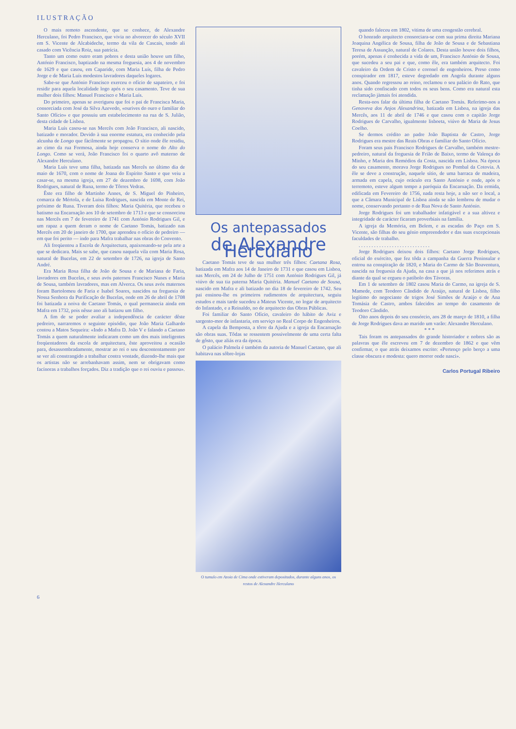ILUSTRAÇÃO
O mais remoto ascendente, que se conhece, de Alexandre Herculano, foi Pedro Francisco, que vivia no alvorecer do século XVII em S. Vicente de Alcabideche, termo da vila de Cascais, tendo ali casado com Vicência Roiz, sua patrícia.
Tanto um como outro eram pobres e desta união houve um filho, António Francisco, baptizado na mesma freguesia, aos 4 de novembro de 1629 e que casou, em Caparide, com Maria Luís, filha de Pedro Jorge e de Maria Luís modestos lavradores daqueles logares.
Sabe-se que António Francisco exerceu o ofício de sapateiro, e foi residir para aquela localidade logo após o seu casamento. Teve de sua mulher dois filhos: Manuel Francisco e Maria Luís.
Do primeiro, apenas se averiguou que foi o pai de Francisca Maria, consorciada com José da Silva Azevedo, «ourives do ouro e familiar do Santo Ofício» e que possuiu um estabelecimento na rua de S. Julião, desta cidade de Lisboa.
Maria Luís casou-se nas Mercês com João Francisco, ali nascido, batizado e morador. Devido à sua enorme estatura, era conhecido pela alcunha de Longo que fàcilmente se propagou. O sítio onde êle residiu, ao cimo da rua Formosa, ainda hoje conserva o nome do Alto do Longo. Como se verá, João Francisco foi o quarto avô materno de Alexandre Herculano.
Maria Luís teve uma filha, batizada nas Mercês no último dia de maio de 1670, com o nome de Joana do Espírito Santo e que veiu a casar-se, na mesma igreja, em 27 de dezembro de 1698, com João Rodrigues, natural de Runa, termo de Tôrres Vedras.
Êste era filho de Martinho Annes, de S. Miguel do Pinheiro, comarca de Mértola, e de Luisa Rodrigues, nascida em Monte de Rei, próximo de Runa. Tiveram dois filhos: Maria Quitéria, que recebeu o batismo na Encarnação aos 10 de setembro de 1713 e que se consorciou nas Mercês em 7 de fevereiro de 1741 com António Rodrigues Gil, e um rapaz a quem deram o nome de Caetano Tomás, batizado nas Mercês em 20 de janeiro de 1700, que aprendeu o ofício de pedreiro — em que foi perito — indo para Mafra trabalhar nas obras do Convento.
Ali freqùentou a Escola de Arquitectura, apaixonando-se pela arte a que se dedicara. Mais se sabe, que casou naquela vila com Maria Rosa, natural de Bucelas, em 22 de setembro de 1726, na igreja de Santo André.
Era Maria Rosa filha de João de Sousa e de Mariana de Faria, lavradores em Bucelas, e seus avós paternos Francisco Nunes e Maria de Sousa, também lavradores, mas em Alverca. Os seus avós maternos foram Bartolomeu de Faria e Isabel Soares, nascidos na freguesia de Nossa Senhora da Purificação de Bucelas, onde em 26 de abril de 1708 foi batizada a noiva de Caetano Tomás, o qual permanecia ainda em Mafra em 1732, pois nêsse ano ali batizou um filho.
A fim de se poder avaliar a independência de carácter dêste pedreiro, narraremos o seguinte episódio, que João Maria Galhardo contou a Matos Sequeira: «Indo a Mafra D. João V e falando a Caetano Tomás a quem naturalmente indicaram como um dos mais inteligentes freqùentadores da escola de arquitectura, êste aproveitou a ocasião para, desassombradamente, mostrar ao rei o seu descontentamento por se ver ali constrangido a trabalhar contra vontade, dizendo-lhe mais que os artistas não se arrebanhavam assim, nem se obrigavam como facínoras a trabalhos forçados. Diz a tradição que o rei ouviu e passou».
Os antepassados
de Alexandre Herculano
Caetano Tomás teve de sua mulher três filhos: Caetana Rosa, batizada em Mafra aos 14 de Janeiro de 1731 e que casou em Lisboa, nas Mercês, em 24 de Julho de 1751 com António Rodrigues Gil, já viúvo de sua tia paterna Maria Quitéria. Manuel Caetano de Sousa, nascido em Mafra e ali batizado no dia 18 de fevereiro de 1742. Seu pai ensinou-lhe os primeiros rudimentos de arquitectura, seguiu estudos e mais tarde sucedeu a Mateus Vicente, no logar de arquitecto do Infantado, e a Reinaldo, no de arquitecto das Obras Públicas.
Foi familiar do Santo Ofício, cavaleiro do hábito de Aviz e sargento-mor de infantaria, em serviço no Real Corpo de Engenheiros.
A capela da Bemposta, a tôrre da Ajuda e a igreja da Encarnação são obras suas. Tôdas se ressentem possivelmente de uma certa falta de gôsto, que aliás era da época.
O palácio Palmela é também da autoria de Manuel Caetano, que ali habitava nas sôbre-lojas
O tumulo em Azoia de Cima onde estiveram depositados, durante alguns anos, os restos de Alexandre Herculano
quando faleceu em 1802, vitima de uma congestão cerebral.
O honrado arquitecto consorciara-se com sua prima direita Mariana Joaquina Angélica de Sousa, filha de João de Sousa e de Sebastiana Teresa de Assunção, natural de Colares. Desta união houve dois filhos, porém, apenas é conhecida a vida de um, Francisco António de Sousa, que sucedeu a seu pai e que, como êle, era também arquitecto. Foi cavaleiro da Ordem de Cristo e coronel de engenheiros. Preso como conspirador em 1817, esteve degredado em Angola durante alguns anos. Quando regressou ao reino, reclamou o seu palácio do Rato, que tinha sido confiscado com todos os seus bens. Como era natural esta reclamação jàmais foi atendida.
Resta-nos falar da última filha de Caetano Tomás. Referimo-nos a Genoveva dos Anjos Alexandrina, batizada em Lisboa, na igreja das Mercês, aos 11 de abril de 1746 e que casou com o capitão Jorge Rodrigues de Carvalho, igualmente lisboeta, viúvo de Maria de Jesus Coelho.
Se dermos crédito ao padre João Baptista de Castro, Jorge Rodrigues era mestre das Reais Obras e familiar do Santo Ofício.
Foram seus pais Francisco Rodrigues de Carvalho, também mestre-pedreiro, natural da freguesia de Frião de Baixo, termo de Valença do Minho, e Maria dos Remédios da Costa, nascida em Lisboa. Na época do seu casamento, morava Jorge Rodrigues no Pombal da Cotovia. A êle se deve a construção, naquele sítio, de uma barraca de madeira, armada em capela, cujo oráculo era Santo António e onde, após o terremoto, esteve algum tempo a paróquia da Encarnação. Da ermida, edificada em Fevereiro de 1756, nada resta hoje, a não ser o local, a que a Câmara Municipal de Lisboa ainda se não lembrou de mudar o nome, conservando portanto o de Rua Nova de Santo António.
Jorge Rodrigues foi um trabalhador infatigável e a sua altivez e integridade de carácter ficaram proverbiais na família.
A igreja da Memória, em Belem, e as escadas do Paço em S. Vicente, são filhas do seu génio empreendedor e das suas excepcionais faculdades de trabalho.
. . . . . . . . . . . . . . . . . . . . . . . . . . . .
Jorge Rodrigues deixou dois filhos: Caetano Jorge Rodrigues, oficial do exército, que fez tôda a campanha da Guerra Peninsular e entrou na conspiração de 1820, e Maria do Carmo de São Boaventura, nascida na freguesia da Ajuda, na casa a que já nos referimos atrás e diante da qual se ergueu o patíbolo dos Távoras.
Em 1 de setembro de 1802 casou Maria do Carmo, na igreja de S. Mamede, com Teodoro Cândido de Araújo, natural de Lisboa, filho legítimo do negociante de trigos José Simões de Araújo e de Ana Tomásia de Castro, ambos falecidos ao tempo do casamento de Teodoro Cândido.
Oito anos depois do seu consórcio, aos 28 de março de 1810, a filha de Jorge Rodrigues dava ao marido um varão: Alexandre Herculano.
* * *
Tais foram os antepassados do grande historiador e nobres são as palavras que êle escreveu em 7 de dezembro de 1862 e que vêm confirmar, o que atrás deixamos escrito: «Pertenço pelo berço a uma classe obscura e modesta: quero morrer onde nasci».
Carlos Portugal Ribeiro
6